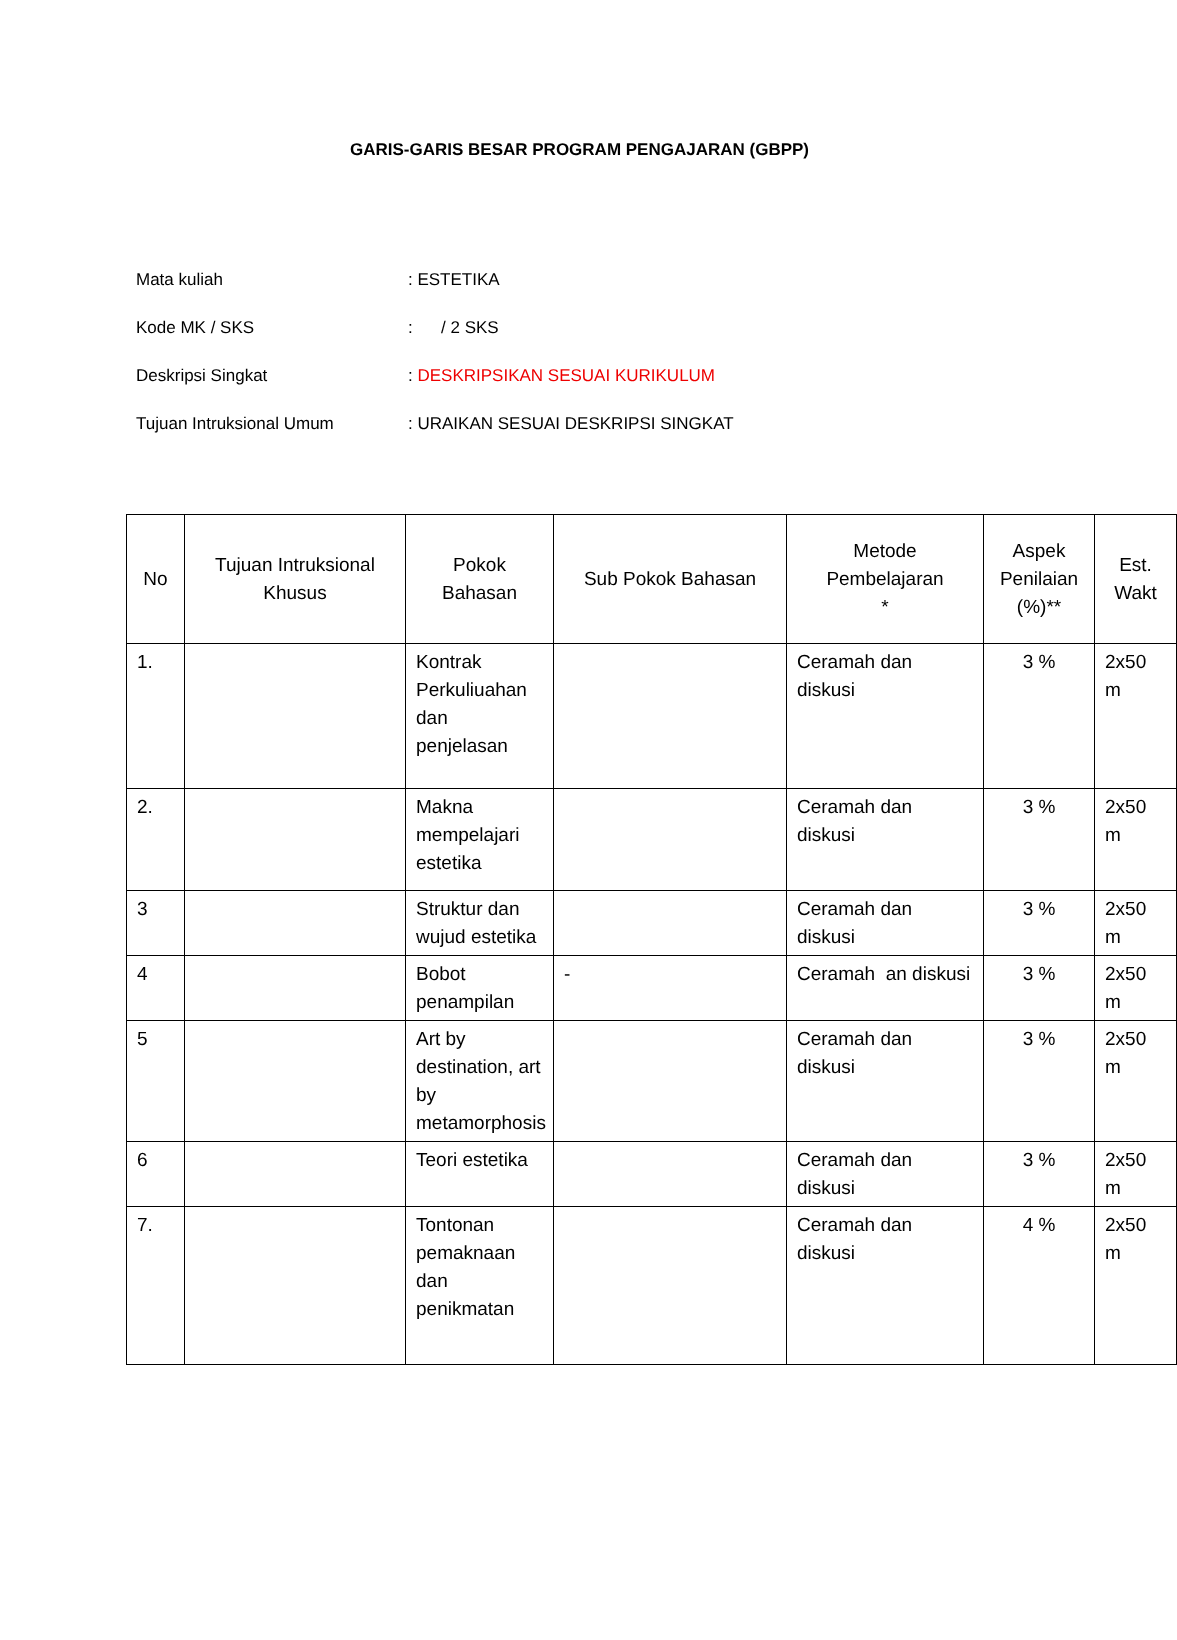GARIS-GARIS BESAR PROGRAM PENGAJARAN (GBPP)
Mata kuliah: ESTETIKA
Kode MK / SKS: / 2 SKS
Deskripsi Singkat: DESKRIPSIKAN SESUAI KURIKULUM
Tujuan Intruksional Umum: URAIKAN SESUAI DESKRIPSI SINGKAT
| No | Tujuan Intruksional Khusus | Pokok Bahasan | Sub Pokok Bahasan | Metode Pembelajaran * | Aspek Penilaian (%)** | Est. Wakt |
| --- | --- | --- | --- | --- | --- | --- |
| 1. | | Kontrak Perkuliuahan dan penjelasan | | Ceramah dan diskusi | 3 % | 2x50 m |
| 2. | | Makna mempelajari estetika | | Ceramah dan diskusi | 3 % | 2x50 m |
| 3 | | Struktur dan wujud estetika | | Ceramah dan diskusi | 3 % | 2x50 m |
| 4 | | Bobot penampilan | - | Ceramah an diskusi | 3 % | 2x50 m |
| 5 | | Art by destination, art by metamorphosis | | Ceramah dan diskusi | 3 % | 2x50 m |
| 6 | | Teori estetika | | Ceramah dan diskusi | 3 % | 2x50 m |
| 7. | | Tontonan pemaknaan dan penikmatan | | Ceramah dan diskusi | 4 % | 2x50 m |